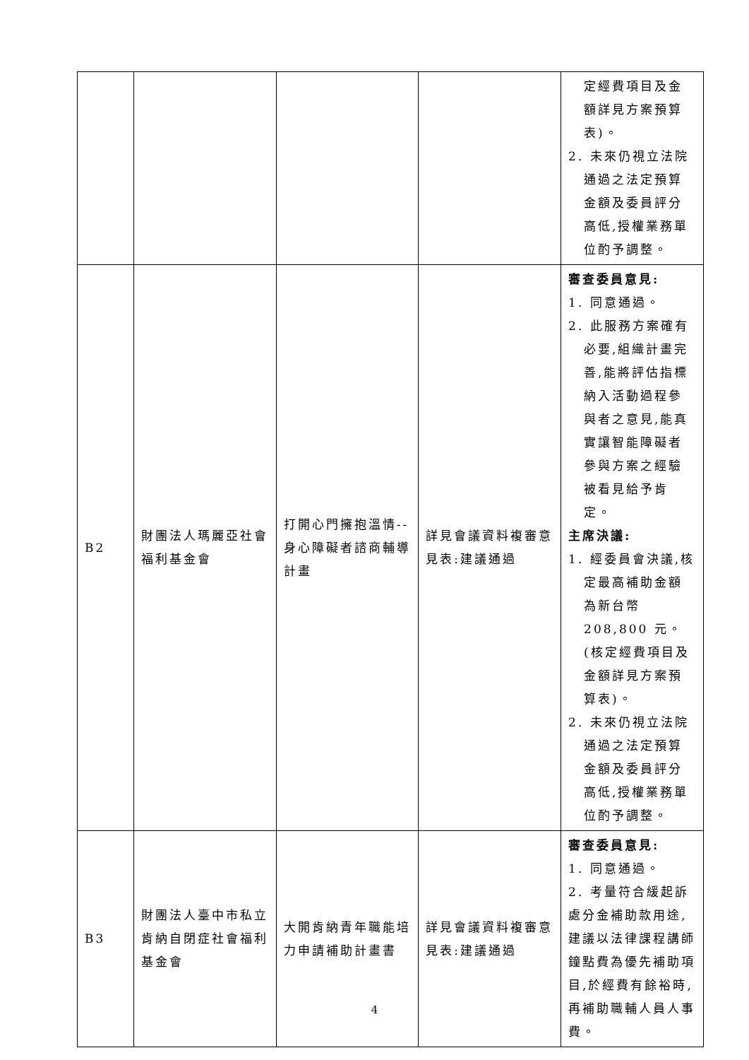| | | | | 定經費項目及金額詳見方案預算表)。 2. 未來仍視立法院 通過之法定預算金額及委員評分高低,授權業務單位酌予調整。 |
| B2 | 財團法人瑪麗亞社會福利基金會 | 打開心門擁抱溫情--身心障礙者諮商輔導計畫 | 詳見會議資料複審意見表:建議通過 | 審查委員意見: 1. 同意通過。 2. 此服務方案確有 必要,組織計畫完善,能將評估指標納入活動過程參與者之意見,能真實讓智能障礙者參與方案之經驗被看見給予肯定。 主席決議: 1. 經委員會決議,核 定最高補助金額為新台幣 208,800 元。(核定經費項目及金額詳見方案預算表)。 2. 未來仍視立法院 通過之法定預算金額及委員評分高低,授權業務單位酌予調整。 |
| B3 | 財團法人臺中市私立肯納自閉症社會福利基金會 | 大開肯納青年職能培力申請補助計畫書 | 詳見會議資料複審意見表:建議通過 | 審查委員意見: 1. 同意通過。 2. 考量符合緩起訴處分金補助款用途,建議以法律課程講師鐘點費為優先補助項目,於經費有餘裕時,再補助職輔人員人事費。 |
4